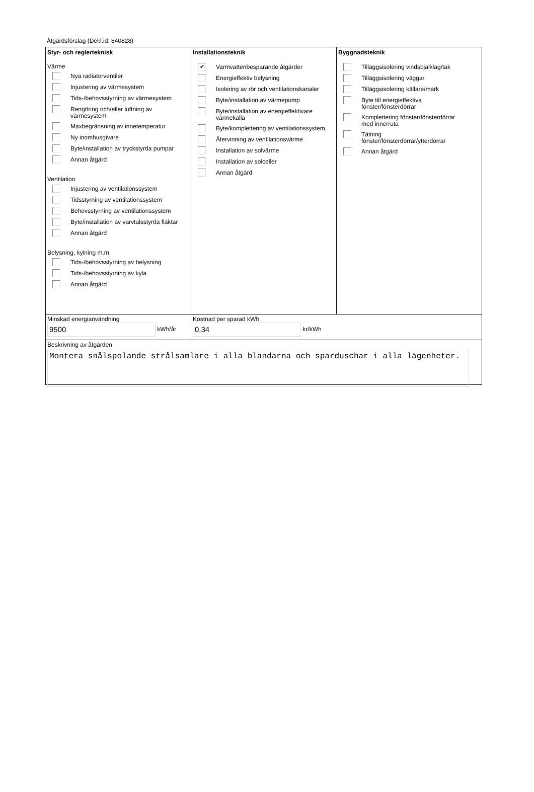Åtgärdsförslag (Dekl.id: 840828)
Styr- och reglerteknisk
Värme
Nya radiatorventiler
Injustering av värmesystem
Tids-/behovsstyrning av värmesystem
Rengöring och/eller luftning av
värmesystem
Maxbegränsning av innetemperatur
Ny inomhusgivare
Byte/installation av tryckstyrda pumpar
Annan åtgärd
Ventilation
Injustering av ventilationssystem
Tidsstyrning av ventilationssystem
Behovsstyrning av ventilationssystem
Byte/installation av varvtalsstyrda fläktar
Annan åtgärd
Belysning, kylning m.m.
Tids-/behovsstyrning av belysning
Tids-/behovsstyrning av kyla
Annan åtgärd
Installationsteknik
✔
Varmvattenbesparande åtgärder
Energieffektiv belysning
Isolering av rör och ventilationskanaler
Byte/installation av värmepump
Byte/installation av energieffektivare
värmekälla
Byte/komplettering av ventilationssystem
Återvinning av ventilationsvärme
Installation av solvärme
Installation av solceller
Annan åtgärd
Byggnadsteknik
Tilläggsisolering vindsbjälklag/tak
Tilläggsisolering väggar
Tilläggsisolering källare/mark
Byte till energieffektiva
fönster/fönsterdörrar
Komplettering fönster/fönsterdörrar
med innerruta
Tätning
fönster/fönsterdörrar/ytterdörrar
Annan åtgärd
Minskad energianvändning
9500 kWh/år
Kostnad per sparad kWh
0,34 kr/kWh
Beskrivning av åtgärden
Montera snålspolande strålsamlare i alla blandarna och sparduschar i alla lägenheter.